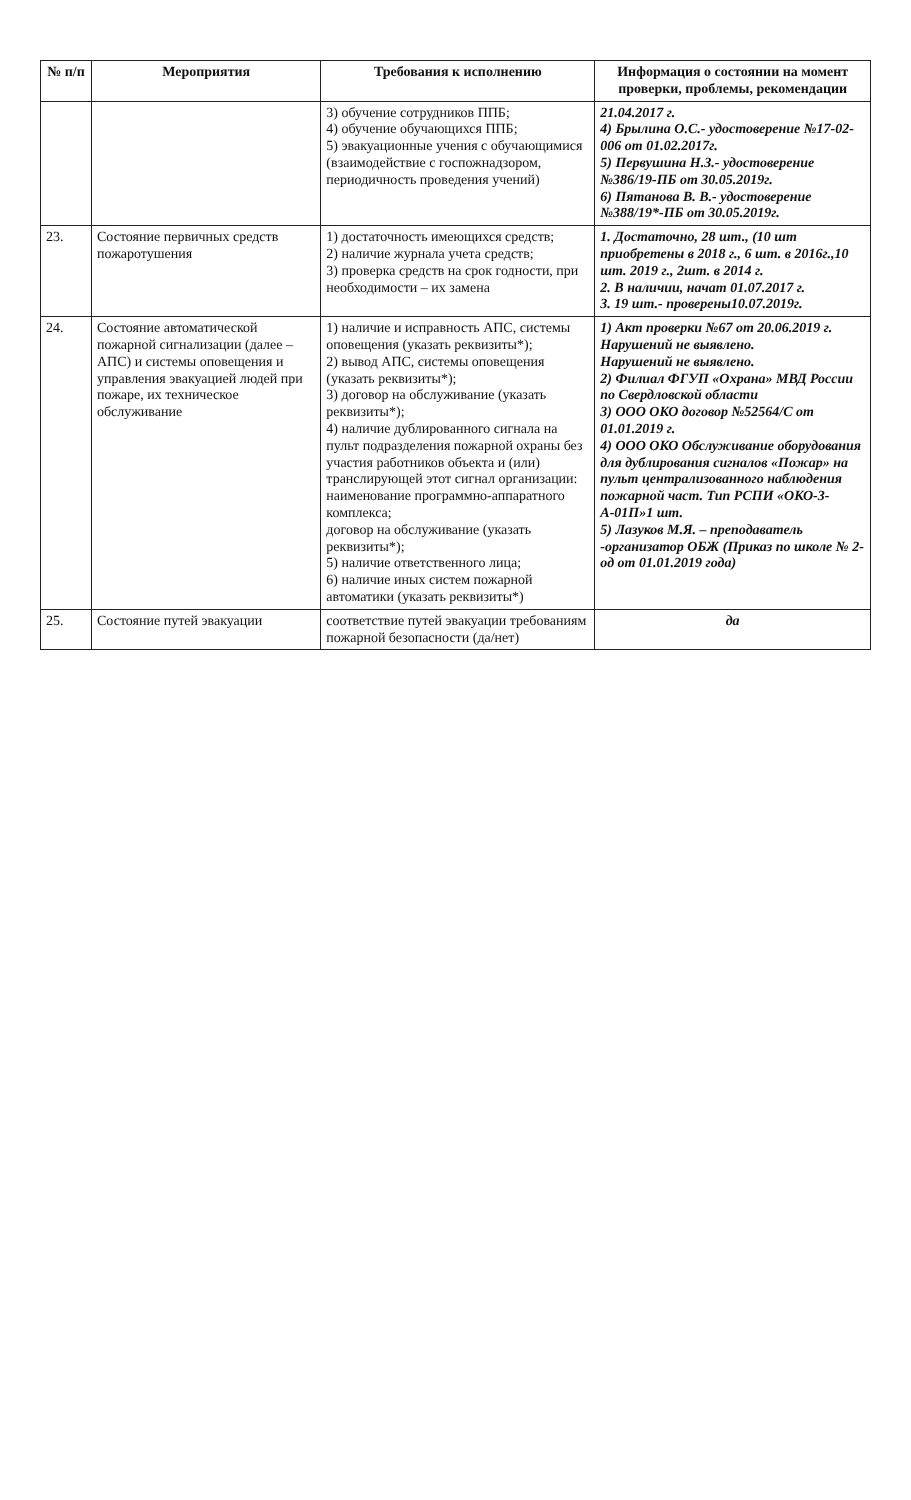| № п/п | Мероприятия | Требования к исполнению | Информация о состоянии на момент проверки, проблемы, рекомендации |
| --- | --- | --- | --- |
| | | 3) обучение сотрудников ППБ; 4) обучение обучающихся ППБ; 5) эвакуационные учения с обучающимися (взаимодействие с госпожнадзором, периодичность проведения учений) | 21.04.2017 г. 4) Брылина О.С.- удостоверение №17-02-006 от 01.02.2017г. 5) Первушина Н.З.- удостоверение №386/19-ПБ от 30.05.2019г. 6) Пятанова В. В.- удостоверение №388/19*-ПБ от 30.05.2019г. |
| 23. | Состояние первичных средств пожаротушения | 1) достаточность имеющихся средств; 2) наличие журнала учета средств; 3) проверка средств на срок годности, при необходимости – их замена | 1. Достаточно, 28 шт., (10 шт приобретены в 2018 г., 6 шт. в 2016г.,10 шт. 2019 г., 2шт. в 2014 г. 2. В наличии, начат 01.07.2017 г. 3. 19 шт.- проверены10.07.2019г. |
| 24. | Состояние автоматической пожарной сигнализации (далее – АПС) и системы оповещения и управления эвакуацией людей при пожаре, их техническое обслуживание | 1) наличие и исправность АПС, системы оповещения (указать реквизиты*); 2) вывод АПС, системы оповещения (указать реквизиты*); 3) договор на обслуживание (указать реквизиты*); 4) наличие дублированного сигнала на пульт подразделения пожарной охраны без участия работников объекта и (или) транслирующей этот сигнал организации: наименование программно-аппаратного комплекса; договор на обслуживание (указать реквизиты*); 5) наличие ответственного лица; 6) наличие иных систем пожарной автоматики (указать реквизиты*) | 1) Акт проверки №67 от 20.06.2019 г. Нарушений не выявлено. Нарушений не выявлено. 2) Филиал ФГУП «Охрана» МВД России по Свердловской области 3) ООО ОКО договор №52564/С от 01.01.2019 г. 4) ООО ОКО Обслуживание оборудования для дублирования сигналов «Пожар» на пульт централизованного наблюдения пожарной част. Тип РСПИ «ОКО-3-А-01П»1 шт. 5) Лазуков М.Я. – преподаватель -организатор ОБЖ (Приказ по школе № 2-од от 01.01.2019 года) |
| 25. | Состояние путей эвакуации | соответствие путей эвакуации требованиям пожарной безопасности (да/нет) | да |